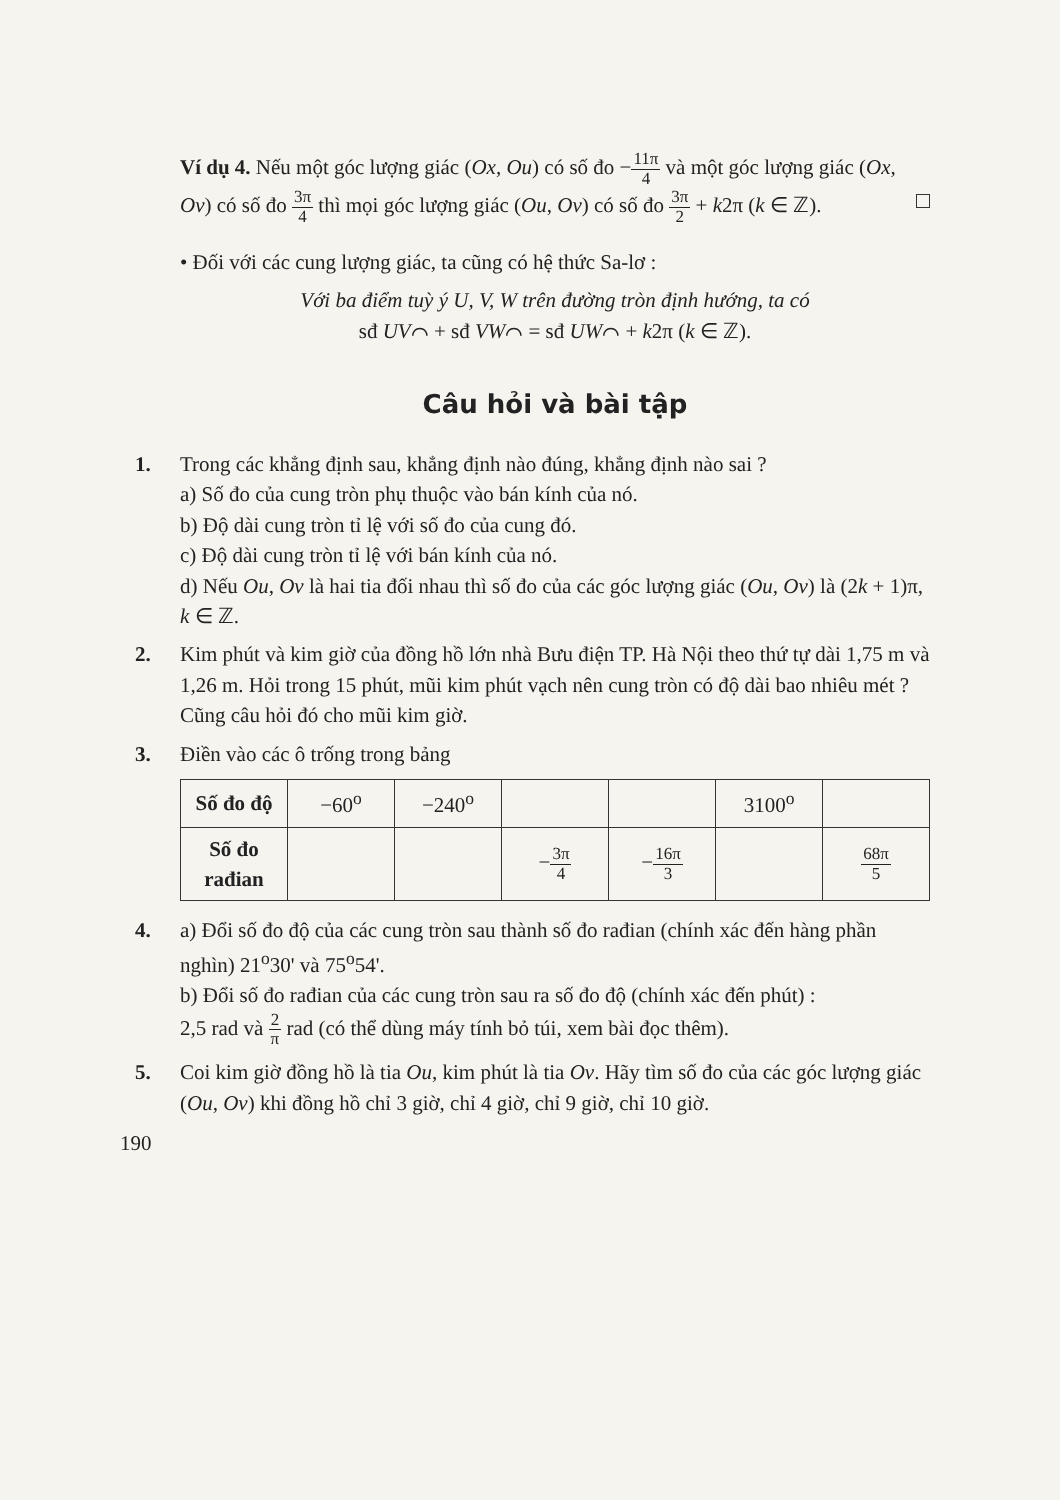Ví dụ 4. Nếu một góc lượng giác (Ox, Ou) có số đo −11π 4 và một góc lượng giác (Ox, Ov) có số đo 3π 4 thì mọi góc lượng giác (Ou, Ov) có số đo 3π 2 + k2π (k ∈ ℤ).
• Đối với các cung lượng giác, ta cũng có hệ thức Sa-lơ :
Với ba điểm tuỳ ý U, V, W trên đường tròn định hướng, ta có
sđ UV⌒ + sđ VW⌒ = sđ UW⌒ + k2π (k ∈ ℤ).
Câu hỏi và bài tập
1. Trong các khẳng định sau, khẳng định nào đúng, khẳng định nào sai ?
a) Số đo của cung tròn phụ thuộc vào bán kính của nó.
b) Độ dài cung tròn tỉ lệ với số đo của cung đó.
c) Độ dài cung tròn tỉ lệ với bán kính của nó.
d) Nếu Ou, Ov là hai tia đối nhau thì số đo của các góc lượng giác (Ou, Ov) là (2k + 1)π, k ∈ ℤ.
2. Kim phút và kim giờ của đồng hồ lớn nhà Bưu điện TP. Hà Nội theo thứ tự dài 1,75 m và 1,26 m. Hỏi trong 15 phút, mũi kim phút vạch nên cung tròn có độ dài bao nhiêu mét ? Cũng câu hỏi đó cho mũi kim giờ.
3. Điền vào các ô trống trong bảng
| Số đo độ | −60<sup>o</sup> | −240<sup>o</sup> | | | 3100<sup>o</sup> | |
| Số đo rađian | | | − 3π 4 | − 16π 3 | | 68π 5 |
4. a) Đổi số đo độ của các cung tròn sau thành số đo rađian (chính xác đến hàng phần nghìn) 21<sup>o</sup>30' và 75<sup>o</sup>54'.
b) Đổi số đo rađian của các cung tròn sau ra số đo độ (chính xác đến phút) :
2,5 rad và 2 π rad (có thể dùng máy tính bỏ túi, xem bài đọc thêm).
5. Coi kim giờ đồng hồ là tia Ou, kim phút là tia Ov. Hãy tìm số đo của các góc lượng giác (Ou, Ov) khi đồng hồ chỉ 3 giờ, chỉ 4 giờ, chỉ 9 giờ, chỉ 10 giờ.
190